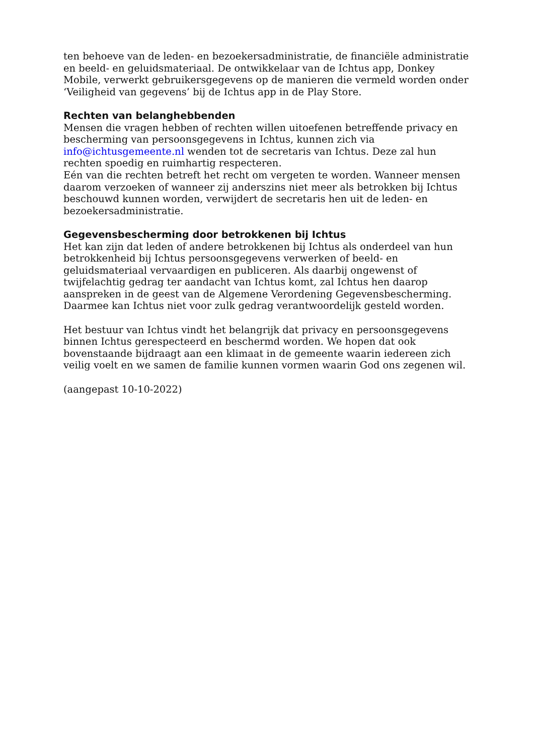ten behoeve van de leden- en bezoekersadministratie, de financiële administratie en beeld- en geluidsmateriaal. De ontwikkelaar van de Ichtus app, Donkey Mobile, verwerkt gebruikersgegevens op de manieren die vermeld worden onder ‘Veiligheid van gegevens’ bij de Ichtus app in de Play Store.
Rechten van belanghebbenden
Mensen die vragen hebben of rechten willen uitoefenen betreffende privacy en bescherming van persoonsgegevens in Ichtus, kunnen zich via info@ichtusgemeente.nl wenden tot de secretaris van Ichtus. Deze zal hun rechten spoedig en ruimhartig respecteren.
Eén van die rechten betreft het recht om vergeten te worden. Wanneer mensen daarom verzoeken of wanneer zij anderszins niet meer als betrokken bij Ichtus beschouwd kunnen worden, verwijdert de secretaris hen uit de leden- en bezoekersadministratie.
Gegevensbescherming door betrokkenen bij Ichtus
Het kan zijn dat leden of andere betrokkenen bij Ichtus als onderdeel van hun betrokkenheid bij Ichtus persoonsgegevens verwerken of beeld- en geluidsmateriaal vervaardigen en publiceren. Als daarbij ongewenst of twijfelachtig gedrag ter aandacht van Ichtus komt, zal Ichtus hen daarop aanspreken in de geest van de Algemene Verordening Gegevensbescherming. Daarmee kan Ichtus niet voor zulk gedrag verantwoordelijk gesteld worden.
Het bestuur van Ichtus vindt het belangrijk dat privacy en persoonsgegevens binnen Ichtus gerespecteerd en beschermd worden. We hopen dat ook bovenstaande bijdraagt aan een klimaat in de gemeente waarin iedereen zich veilig voelt en we samen de familie kunnen vormen waarin God ons zegenen wil.
(aangepast 10-10-2022)